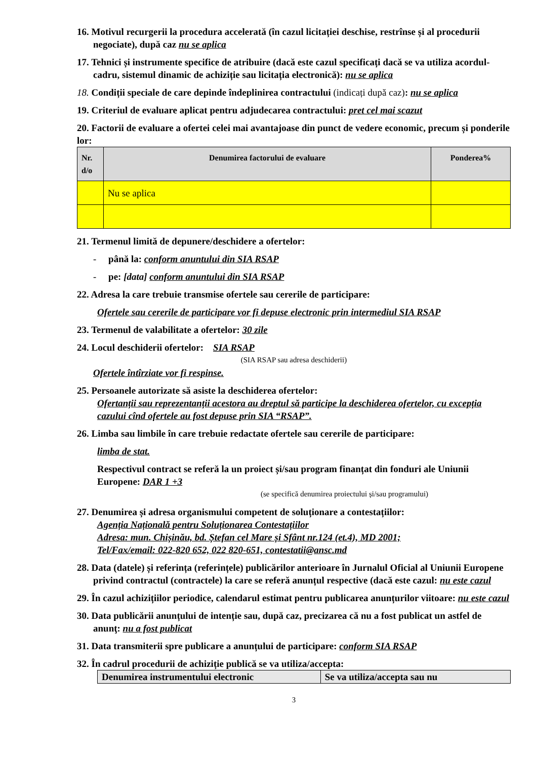16. Motivul recurgerii la procedura accelerată (în cazul licitației deschise, restrînse și al procedurii negociate), după caz nu se aplica
17. Tehnici și instrumente specifice de atribuire (dacă este cazul specificați dacă se va utiliza acordul-cadru, sistemul dinamic de achiziție sau licitația electronică): nu se aplica
18. Condiții speciale de care depinde îndeplinirea contractului (indicați după caz): nu se aplica
19. Criteriul de evaluare aplicat pentru adjudecarea contractului: pret cel mai scazut
20. Factorii de evaluare a ofertei celei mai avantajoase din punct de vedere economic, precum și ponderile lor:
| Nr. d/o | Denumirea factorului de evaluare | Ponderea% |
| --- | --- | --- |
| | Nu se aplica | |
21. Termenul limită de depunere/deschidere a ofertelor:
- până la: conform anuntului din SIA RSAP
- pe: [data] conform anuntului din SIA RSAP
22. Adresa la care trebuie transmise ofertele sau cererile de participare:
Ofertele sau cererile de participare vor fi depuse electronic prin intermediul SIA RSAP
23. Termenul de valabilitate a ofertelor: 30 zile
24. Locul deschiderii ofertelor: SIA RSAP
(SIA RSAP sau adresa deschiderii)
Ofertele întîrziate vor fi respinse.
25. Persoanele autorizate să asiste la deschiderea ofertelor:
Ofertanții sau reprezentanții acestora au dreptul să participe la deschiderea ofertelor, cu excepția cazului cînd ofertele au fost depuse prin SIA “RSAP”.
26. Limba sau limbile în care trebuie redactate ofertele sau cererile de participare:
limba de stat.
Respectivul contract se referă la un proiect și/sau program finanțat din fonduri ale Uniunii Europene: DAR 1 +3
(se specifică denumirea proiectului și/sau programului)
27. Denumirea și adresa organismului competent de soluționare a contestațiilor:
Agenția Națională pentru Soluționarea Contestațiilor
Adresa: mun. Chișinău, bd. Ștefan cel Mare și Sfânt nr.124 (et.4), MD 2001;
Tel/Fax/email: 022-820 652, 022 820-651, contestatii@ansc.md
28. Data (datele) și referința (referințele) publicărilor anterioare în Jurnalul Oficial al Uniunii Europene privind contractul (contractele) la care se referă anunțul respective (dacă este cazul: nu este cazul
29. În cazul achizițiilor periodice, calendarul estimat pentru publicarea anunțurilor viitoare: nu este cazul
30. Data publicării anunțului de intenție sau, după caz, precizarea că nu a fost publicat un astfel de anunţ: nu a fost publicat
31. Data transmiterii spre publicare a anunțului de participare: conform SIA RSAP
32. În cadrul procedurii de achiziție publică se va utiliza/accepta:
| Denumirea instrumentului electronic | Se va utiliza/accepta sau nu |
| --- | --- |
3